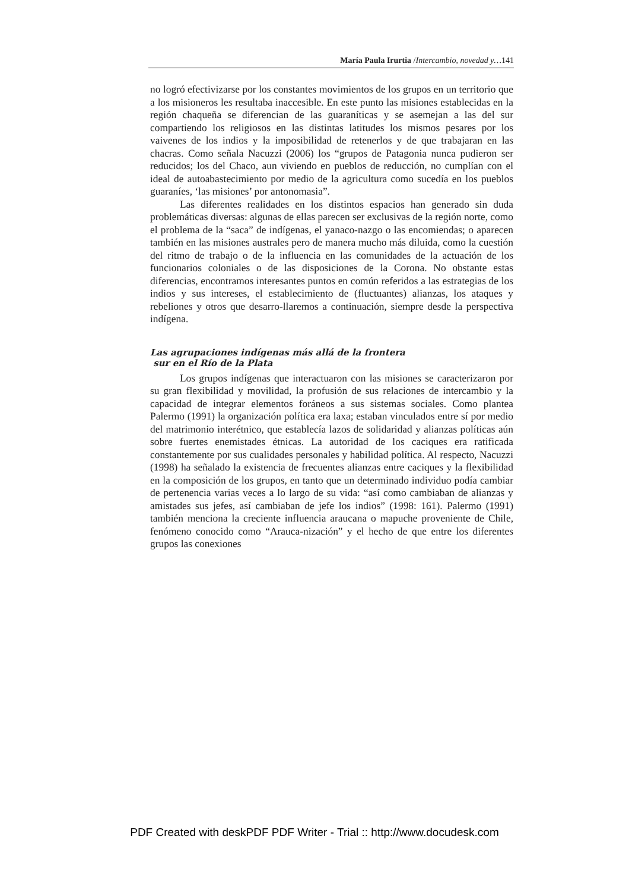María Paula Irurtia /Intercambio, novedad y…141
no logró efectivizarse por los constantes movimientos de los grupos en un territorio que a los misioneros les resultaba inaccesible. En este punto las misiones establecidas en la región chaqueña se diferencian de las guaraníticas y se asemejan a las del sur compartiendo los religiosos en las distintas latitudes los mismos pesares por los vaivenes de los indios y la imposibilidad de retenerlos y de que trabajaran en las chacras. Como señala Nacuzzi (2006) los “grupos de Patagonia nunca pudieron ser reducidos; los del Chaco, aun viviendo en pueblos de reducción, no cumplían con el ideal de autoabastecimiento por medio de la agricultura como sucedía en los pueblos guaraníes, ‘las misiones’ por antonomasia”.
Las diferentes realidades en los distintos espacios han generado sin duda problemáticas diversas: algunas de ellas parecen ser exclusivas de la región norte, como el problema de la “saca” de indígenas, el yanaco-nazgo o las encomiendas; o aparecen también en las misiones australes pero de manera mucho más diluida, como la cuestión del ritmo de trabajo o de la influencia en las comunidades de la actuación de los funcionarios coloniales o de las disposiciones de la Corona. No obstante estas diferencias, encontramos interesantes puntos en común referidos a las estrategias de los indios y sus intereses, el establecimiento de (fluctuantes) alianzas, los ataques y rebeliones y otros que desarro-llaremos a continuación, siempre desde la perspectiva indígena.
Las agrupaciones indígenas más allá de la frontera
sur en el Río de la Plata
Los grupos indígenas que interactuaron con las misiones se caracterizaron por su gran flexibilidad y movilidad, la profusión de sus relaciones de intercambio y la capacidad de integrar elementos foráneos a sus sistemas sociales. Como plantea Palermo (1991) la organización política era laxa; estaban vinculados entre sí por medio del matrimonio interétnico, que establecía lazos de solidaridad y alianzas políticas aún sobre fuertes enemistades étnicas. La autoridad de los caciques era ratificada constantemente por sus cualidades personales y habilidad política. Al respecto, Nacuzzi (1998) ha señalado la existencia de frecuentes alianzas entre caciques y la flexibilidad en la composición de los grupos, en tanto que un determinado individuo podía cambiar de pertenencia varias veces a lo largo de su vida: “así como cambiaban de alianzas y amistades sus jefes, así cambiaban de jefe los indios” (1998: 161). Palermo (1991) también menciona la creciente influencia araucana o mapuche proveniente de Chile, fenómeno conocido como “Arauca-nización” y el hecho de que entre los diferentes grupos las conexiones
PDF Created with deskPDF PDF Writer - Trial :: http://www.docudesk.com